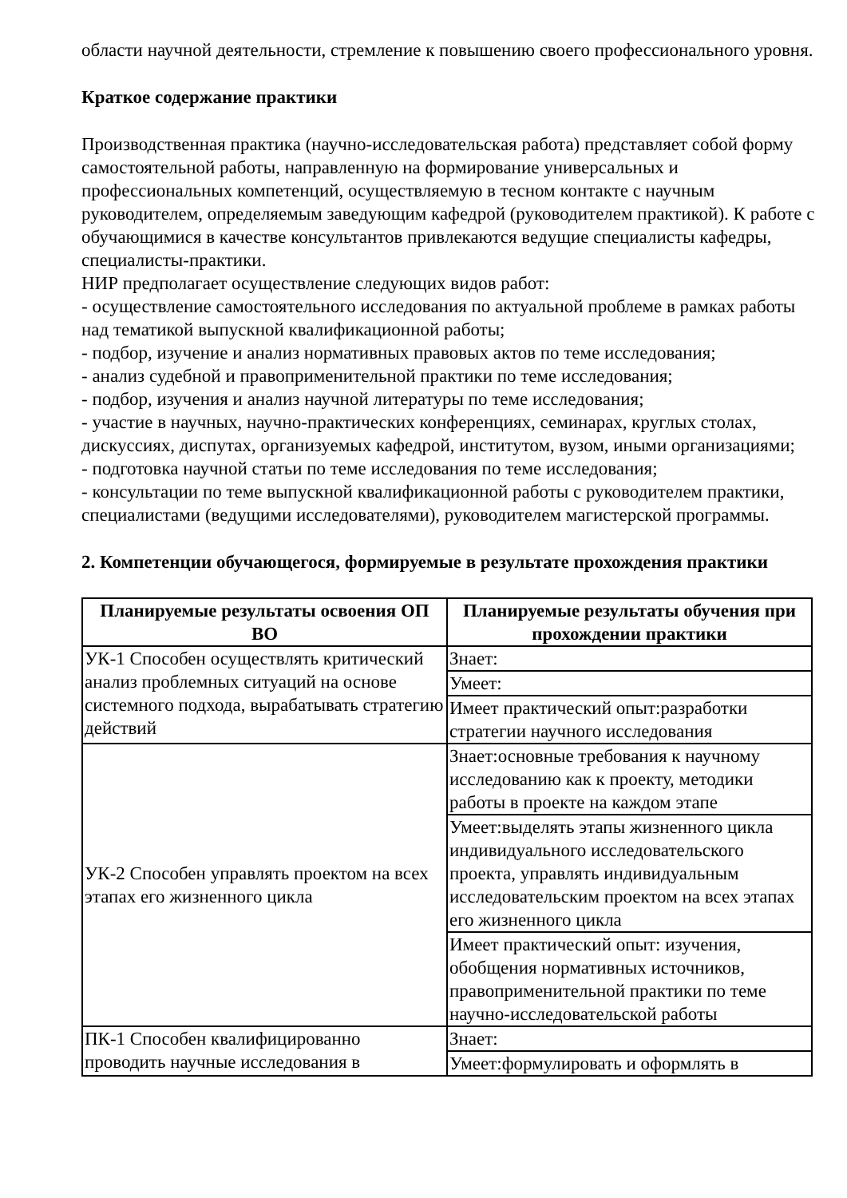области научной деятельности, стремление к повышению своего профессионального уровня.
Краткое содержание практики
Производственная практика (научно-исследовательская работа) представляет собой форму самостоятельной работы, направленную на формирование универсальных и профессиональных компетенций, осуществляемую в тесном контакте с научным руководителем, определяемым заведующим кафедрой (руководителем практикой). К работе с обучающимися в качестве консультантов привлекаются ведущие специалисты кафедры, специалисты-практики.
НИР предполагает осуществление следующих видов работ:
- осуществление самостоятельного исследования по актуальной проблеме в рамках работы над тематикой выпускной квалификационной работы;
- подбор, изучение и анализ нормативных правовых актов по теме исследования;
- анализ судебной и правоприменительной практики по теме исследования;
- подбор, изучения и анализ научной литературы по теме исследования;
- участие в научных, научно-практических конференциях, семинарах, круглых столах, дискуссиях, диспутах, организуемых кафедрой, институтом, вузом, иными организациями;
- подготовка научной статьи по теме исследования по теме исследования;
- консультации по теме выпускной квалификационной работы с руководителем практики, специалистами (ведущими исследователями), руководителем магистерской программы.
2. Компетенции обучающегося, формируемые в результате прохождения практики
| Планируемые результаты освоения ОП ВО | Планируемые результаты обучения при прохождении практики |
| --- | --- |
| УК-1 Способен осуществлять критический анализ проблемных ситуаций на основе системного подхода, вырабатывать стратегию действий | Знает: |
| | Умеет: |
| | Имеет практический опыт:разработки стратегии научного исследования |
| УК-2 Способен управлять проектом на всех этапах его жизненного цикла | Знает:основные требования к научному исследованию как к проекту, методики работы в проекте на каждом этапе |
| | Умеет:выделять этапы жизненного цикла индивидуального исследовательского проекта, управлять индивидуальным исследовательским проектом на всех этапах его жизненного цикла |
| | Имеет практический опыт: изучения, обобщения нормативных источников, правоприменительной практики по теме научно-исследовательской работы |
| ПК-1 Способен квалифицированно проводить научные исследования в | Знает: |
| | Умеет:формулировать и оформлять в |